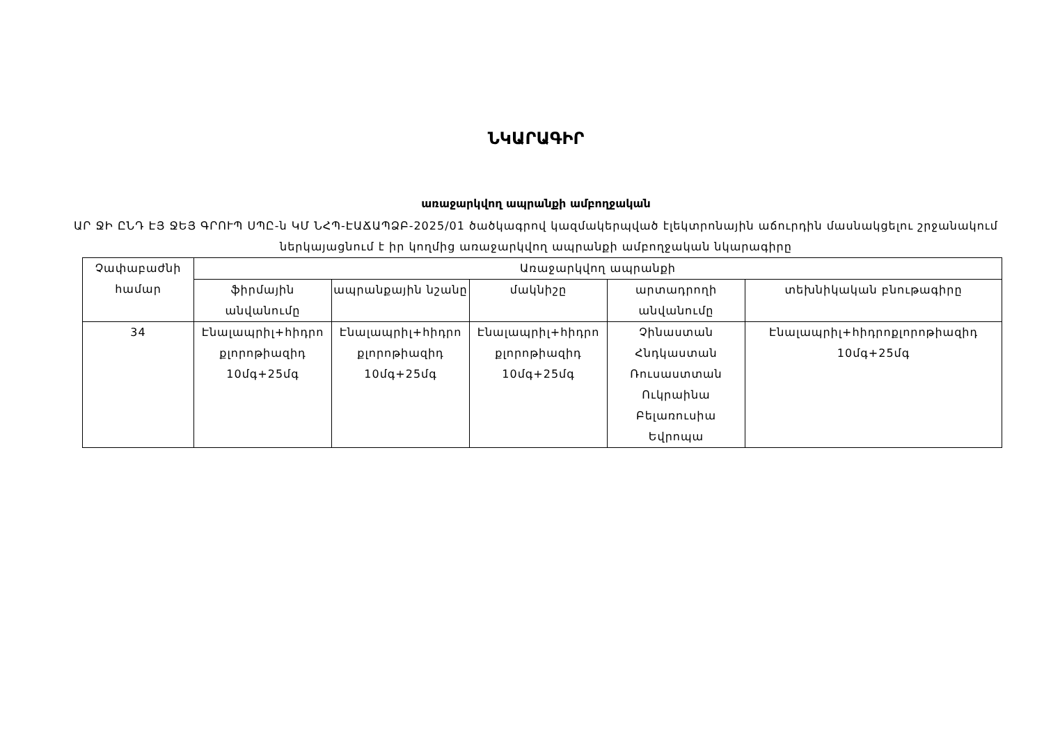ՆԿԱՐԱԳԻՐ
առաջարկվող ապրանքի ամբողջական
ԱՐ ՋԻ ԸՆԴ ԷՅ ՋԵՅ ԳՐՈՒՊ ՍՊԸ-ն ԿՄ ՆՀՊ-ԷԱՃԱՊՁԲ-2025/01 ծածկագրով կազմակերպված էլեկտրոնային աճուրդին մասնակցելու շրջանակում ներկայացնում է իր կողմից առաջարկվող ապրանքի ամբողջական նկարագիրը
| Չափաբաժնի համար | Առաջարկվող ապրանքի | | | | |
| --- | --- | --- | --- | --- | --- |
| | ֆիրմային անվանումը | ապրանքային նշանը | մակնիշը | արտադրողի անվանումը | տեխնիկական բնութագիրը |
| 34 | Էնալապրիլ+հիդրո քլորոթիազիդ 10մգ+25մգ | Էնալապրիլ+հիդրո քլորոթիազիդ 10մգ+25մգ | Էնալապրիլ+հիդրո քլորոթիազիդ 10մգ+25մգ | Չինաստան Հնդկաստան Ռուսաստտան Ուկրաինա Բելառուսիա Եվրոպա | Էնալապրիլ+հիդրոքլորոթիազիդ 10մգ+25մգ |